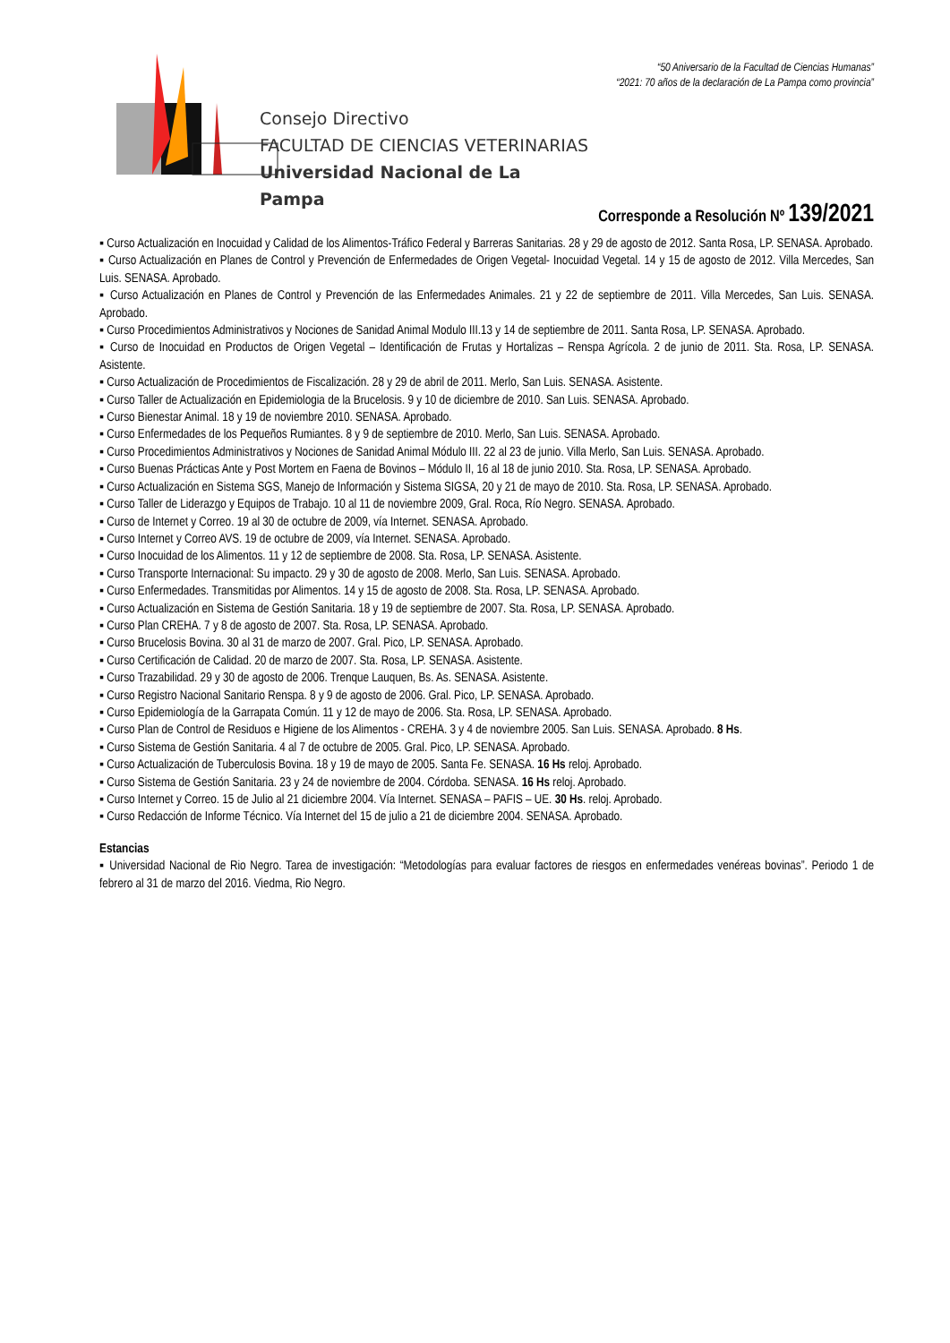“50 Aniversario de la Facultad de Ciencias Humanas”
“2021: 70 años de la declaración de La Pampa como provincia”
Consejo Directivo
FACULTAD DE CIENCIAS VETERINARIAS
Universidad Nacional de La Pampa
Corresponde a Resolución Nº 139/2021
▪ Curso Actualización en Inocuidad y Calidad de los Alimentos-Tráfico Federal y Barreras Sanitarias. 28 y 29 de agosto de 2012. Santa Rosa, LP. SENASA. Aprobado.
▪ Curso Actualización en Planes de Control y Prevención de Enfermedades de Origen Vegetal- Inocuidad Vegetal. 14 y 15 de agosto de 2012. Villa Mercedes, San Luis. SENASA. Aprobado.
▪ Curso Actualización en Planes de Control y Prevención de las Enfermedades Animales. 21 y 22 de septiembre de 2011. Villa Mercedes, San Luis. SENASA. Aprobado.
▪ Curso Procedimientos Administrativos y Nociones de Sanidad Animal Modulo III.13 y 14 de septiembre de 2011. Santa Rosa, LP. SENASA. Aprobado.
▪ Curso de Inocuidad en Productos de Origen Vegetal – Identificación de Frutas y Hortalizas – Renspa Agrícola. 2 de junio de 2011. Sta. Rosa, LP. SENASA. Asistente.
▪ Curso Actualización de Procedimientos de Fiscalización. 28 y 29 de abril de 2011. Merlo, San Luis. SENASA. Asistente.
▪ Curso Taller de Actualización en Epidemiologia de la Brucelosis. 9 y 10 de diciembre de 2010. San Luis. SENASA. Aprobado.
▪ Curso Bienestar Animal. 18 y 19 de noviembre 2010. SENASA. Aprobado.
▪ Curso Enfermedades de los Pequeños Rumiantes. 8 y 9 de septiembre de 2010. Merlo, San Luis. SENASA. Aprobado.
▪ Curso Procedimientos Administrativos y Nociones de Sanidad Animal Módulo III. 22 al 23 de junio. Villa Merlo, San Luis. SENASA. Aprobado.
▪ Curso Buenas Prácticas Ante y Post Mortem en Faena de Bovinos – Módulo II, 16 al 18 de junio 2010. Sta. Rosa, LP. SENASA. Aprobado.
▪ Curso Actualización en Sistema SGS, Manejo de Información y Sistema SIGSA, 20 y 21 de mayo de 2010. Sta. Rosa, LP. SENASA. Aprobado.
▪ Curso Taller de Liderazgo y Equipos de Trabajo. 10 al 11 de noviembre 2009, Gral. Roca, Río Negro. SENASA. Aprobado.
▪ Curso de Internet y Correo. 19 al 30 de octubre de 2009, vía Internet. SENASA. Aprobado.
▪ Curso Internet y Correo AVS. 19 de octubre de 2009, vía Internet. SENASA. Aprobado.
▪ Curso Inocuidad de los Alimentos. 11 y 12 de septiembre de 2008. Sta. Rosa, LP. SENASA. Asistente.
▪ Curso Transporte Internacional: Su impacto. 29 y 30 de agosto de 2008. Merlo, San Luis. SENASA. Aprobado.
▪ Curso Enfermedades. Transmitidas por Alimentos. 14 y 15 de agosto de 2008. Sta. Rosa, LP. SENASA. Aprobado.
▪ Curso Actualización en Sistema de Gestión Sanitaria. 18 y 19 de septiembre de 2007. Sta. Rosa, LP. SENASA. Aprobado.
▪ Curso Plan CREHA. 7 y 8 de agosto de 2007. Sta. Rosa, LP. SENASA. Aprobado.
▪ Curso Brucelosis Bovina. 30 al 31 de marzo de 2007. Gral. Pico, LP. SENASA. Aprobado.
▪ Curso Certificación de Calidad. 20 de marzo de 2007. Sta. Rosa, LP. SENASA. Asistente.
▪ Curso Trazabilidad. 29 y 30 de agosto de 2006. Trenque Lauquen, Bs. As. SENASA. Asistente.
▪ Curso Registro Nacional Sanitario Renspa. 8 y 9 de agosto de 2006. Gral. Pico, LP. SENASA. Aprobado.
▪ Curso Epidemiología de la Garrapata Común. 11 y 12 de mayo de 2006. Sta. Rosa, LP. SENASA. Aprobado.
▪ Curso Plan de Control de Residuos e Higiene de los Alimentos - CREHA. 3 y 4 de noviembre 2005. San Luis. SENASA. Aprobado. 8 Hs.
▪ Curso Sistema de Gestión Sanitaria. 4 al 7 de octubre de 2005. Gral. Pico, LP. SENASA. Aprobado.
▪ Curso Actualización de Tuberculosis Bovina. 18 y 19 de mayo de 2005. Santa Fe. SENASA. 16 Hs reloj. Aprobado.
▪ Curso Sistema de Gestión Sanitaria. 23 y 24 de noviembre de 2004. Córdoba. SENASA. 16 Hs reloj. Aprobado.
▪ Curso Internet y Correo. 15 de Julio al 21 diciembre 2004. Vía Internet. SENASA – PAFIS – UE. 30 Hs. reloj. Aprobado.
▪ Curso Redacción de Informe Técnico. Vía Internet del 15 de julio a 21 de diciembre 2004. SENASA. Aprobado.
Estancias
▪ Universidad Nacional de Rio Negro. Tarea de investigación: “Metodologías para evaluar factores de riesgos en enfermedades venéreas bovinas”. Periodo 1 de febrero al 31 de marzo del 2016. Viedma, Rio Negro.